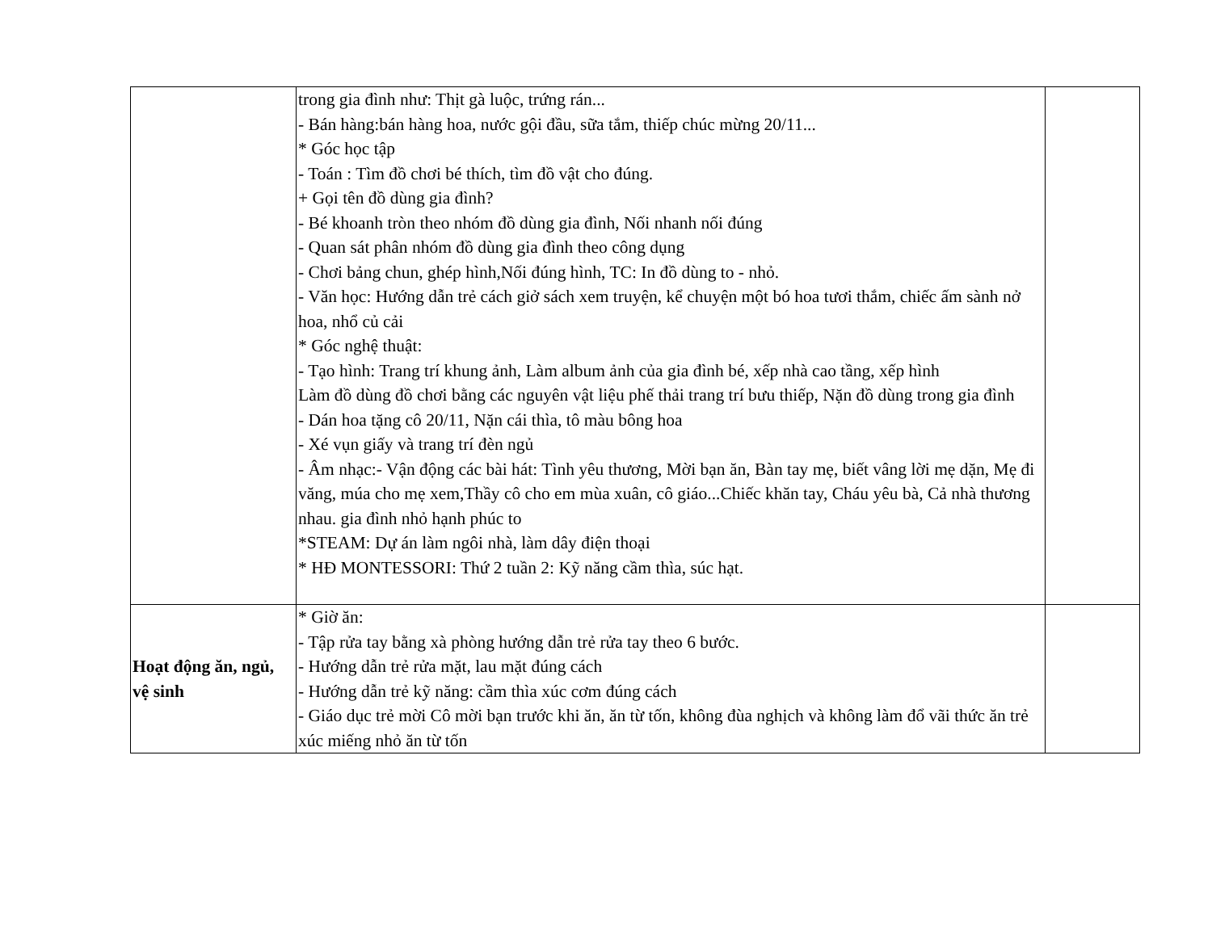| | trong gia đình như: Thịt gà luộc, trứng rán... - Bán hàng:bán hàng hoa, nước gội đầu, sữa tắm, thiếp chúc mừng 20/11... * Góc học tập - Toán : Tìm đồ chơi bé thích, tìm đồ vật cho đúng. + Gọi tên đồ dùng gia đình? - Bé khoanh tròn theo nhóm đồ dùng gia đình, Nối nhanh nối đúng - Quan sát phân nhóm đồ dùng gia đình theo công dụng - Chơi bảng chun, ghép hình,Nối đúng hình, TC: In đồ dùng to - nhỏ. - Văn học: Hướng dẫn trẻ cách giở sách xem truyện, kể chuyện một bó hoa tươi thắm, chiếc ấm sành nở hoa, nhổ củ cải * Góc nghệ thuật: - Tạo hình: Trang trí khung ảnh, Làm album ảnh của gia đình bé, xếp nhà cao tầng, xếp hình Làm đồ dùng đồ chơi bằng các nguyên vật liệu phế thải trang trí bưu thiếp, Nặn đồ dùng trong gia đình - Dán hoa tặng cô 20/11, Nặn cái thìa, tô màu bông hoa - Xé vụn giấy và trang trí đèn ngủ - Âm nhạc:- Vận động các bài hát: Tình yêu thương, Mời bạn ăn, Bàn tay mẹ, biết vâng lời mẹ dặn, Mẹ đi văng, múa cho mẹ xem,Thầy cô cho em mùa xuân, cô giáo...Chiếc khăn tay, Cháu yêu bà, Cả nhà thương nhau. gia đình nhỏ hạnh phúc to *STEAM: Dự án làm ngôi nhà, làm dây điện thoại * HĐ MONTESSORI: Thứ 2 tuần 2: Kỹ năng cầm thìa, súc hạt. | |
| Hoạt động ăn, ngủ, vệ sinh | * Giờ ăn: - Tập rửa tay bằng xà phòng hướng dẫn trẻ rửa tay theo 6 bước. - Hướng dẫn trẻ rửa mặt, lau mặt đúng cách - Hướng dẫn trẻ kỹ năng: cầm thìa xúc cơm đúng cách - Giáo dục trẻ mời Cô mời bạn trước khi ăn, ăn từ tốn, không đùa nghịch và không làm đổ vãi thức ăn trẻ xúc miếng nhỏ ăn từ tốn | |